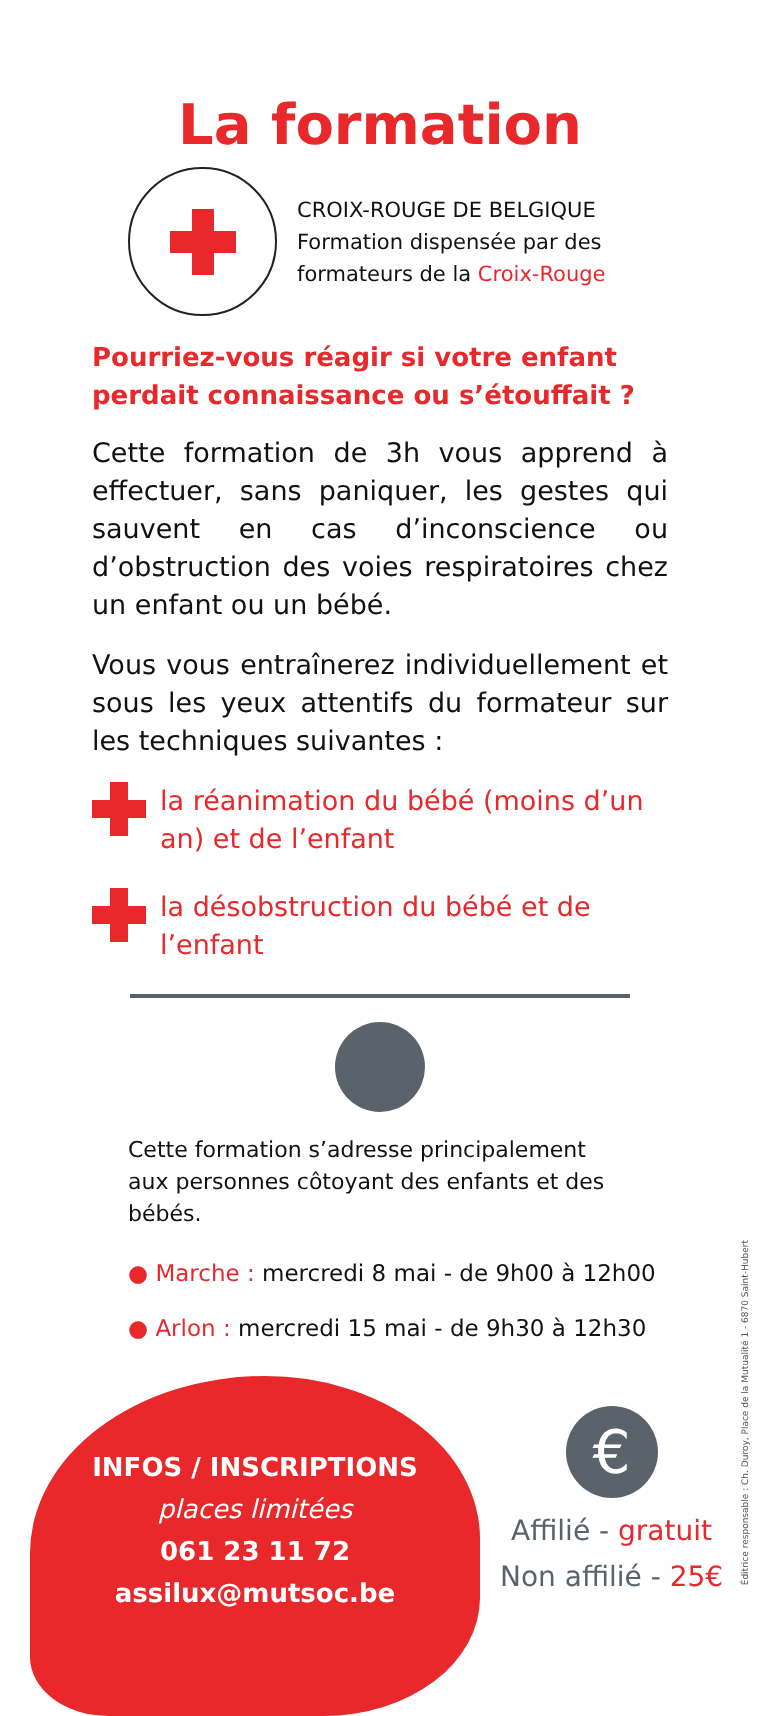La formation
CROIX-ROUGE DE BELGIQUE
Formation dispensée par des
formateurs de la Croix-Rouge
Pourriez-vous réagir si votre enfant perdait connaissance ou s’étouffait ?
Cette formation de 3h vous apprend à effectuer, sans paniquer, les gestes qui sauvent en cas d’inconscience ou d’obstruction des voies respiratoires chez un enfant ou un bébé.
Vous vous entraînerez individuellement et sous les yeux attentifs du formateur sur les techniques suivantes :
la réanimation du bébé (moins d’un an) et de l’enfant
la désobstruction du bébé et de l’enfant
Cette formation s’adresse principalement aux personnes côtoyant des enfants et des bébés.
● Marche : mercredi 8 mai - de 9h00 à 12h00
● Arlon : mercredi 15 mai - de 9h30 à 12h30
INFOS / INSCRIPTIONS
places limitées
061 23 11 72
assilux@mutsoc.be
€
Affilié - gratuit
Non affilié - 25€
Éditrice responsable : Ch. Duroy, Place de la Mutualité 1 - 6870 Saint-Hubert